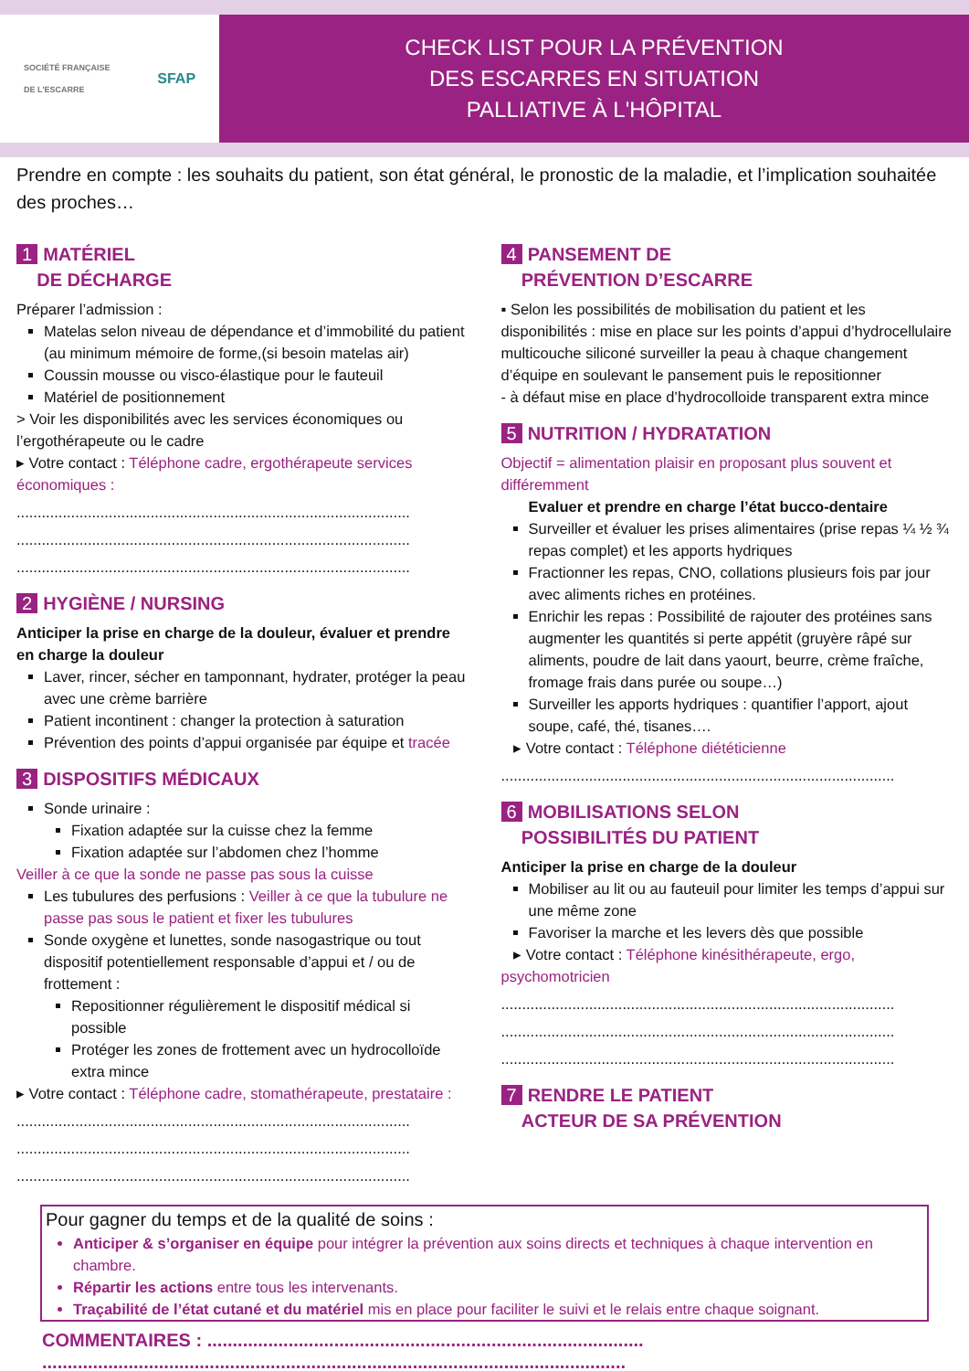SOCIÉTÉ FRANÇAISE
DE L'ESCARRE SFAP
CHECK LIST POUR LA PRÉVENTION
DES ESCARRES EN SITUATION
PALLIATIVE À L'HÔPITAL
Prendre en compte : les souhaits du patient, son état général, le pronostic de la maladie, et l’implication souhaitée des proches…
1 MATÉRIEL
DE DÉCHARGE
Préparer l’admission :
Matelas selon niveau de dépendance et d’immobilité du patient (au minimum mémoire de forme,(si besoin matelas air)
Coussin mousse ou visco-élastique pour le fauteuil
Matériel de positionnement
> Voir les disponibilités avec les services économiques ou l’ergothérapeute ou le cadre
▸ Votre contact : Téléphone cadre, ergothérapeute services économiques :
..............................................................................................
..............................................................................................
..............................................................................................
2 HYGIÈNE / NURSING
Anticiper la prise en charge de la douleur, évaluer et prendre en charge la douleur
Laver, rincer, sécher en tamponnant, hydrater, protéger la peau avec une crème barrière
Patient incontinent : changer la protection à saturation
Prévention des points d’appui organisée par équipe et tracée
3 DISPOSITIFS MÉDICAUX
Sonde urinaire :
Fixation adaptée sur la cuisse chez la femme
Fixation adaptée sur l’abdomen chez l’homme
Veiller à ce que la sonde ne passe pas sous la cuisse
Les tubulures des perfusions : Veiller à ce que la tubulure ne passe pas sous le patient et fixer les tubulures
Sonde oxygène et lunettes, sonde nasogastrique ou tout dispositif potentiellement responsable d’appui et / ou de frottement :
Repositionner régulièrement le dispositif médical si possible
Protéger les zones de frottement avec un hydrocolloïde extra mince
▸ Votre contact : Téléphone cadre, stomathérapeute, prestataire :
..............................................................................................
..............................................................................................
..............................................................................................
4 PANSEMENT DE
PRÉVENTION D’ESCARRE
▪ Selon les possibilités de mobilisation du patient et les disponibilités : mise en place sur les points d’appui d’hydrocellulaire multicouche siliconé surveiller la peau à chaque changement d’équipe en soulevant le pansement puis le repositionner
- à défaut mise en place d’hydrocolloide transparent extra mince
5 NUTRITION / HYDRATATION
Objectif = alimentation plaisir en proposant plus souvent et différemment
Evaluer et prendre en charge l’état bucco-dentaire
Surveiller et évaluer les prises alimentaires (prise repas ¼ ½ ¾ repas complet) et les apports hydriques
Fractionner les repas, CNO, collations plusieurs fois par jour avec aliments riches en protéines.
Enrichir les repas : Possibilité de rajouter des protéines sans augmenter les quantités si perte appétit (gruyère râpé sur aliments, poudre de lait dans yaourt, beurre, crème fraîche, fromage frais dans purée ou soupe…)
Surveiller les apports hydriques : quantifier l’apport, ajout soupe, café, thé, tisanes….
▸ Votre contact : Téléphone diététicienne
..............................................................................................
6 MOBILISATIONS SELON
POSSIBILITÉS DU PATIENT
Anticiper la prise en charge de la douleur
Mobiliser au lit ou au fauteuil pour limiter les temps d’appui sur une même zone
Favoriser la marche et les levers dès que possible
▸ Votre contact : Téléphone kinésithérapeute, ergo, psychomotricien
..............................................................................................
..............................................................................................
..............................................................................................
7 RENDRE LE PATIENT
ACTEUR DE SA PRÉVENTION
Pour gagner du temps et de la qualité de soins :
Anticiper & s’organiser en équipe pour intégrer la prévention aux soins directs et techniques à chaque intervention en chambre.
Répartir les actions entre tous les intervenants.
Traçabilité de l’état cutané et du matériel mis en place pour faciliter le suivi et le relais entre chaque soignant.
COMMENTAIRES : ......................................................................................
...................................................................................................................